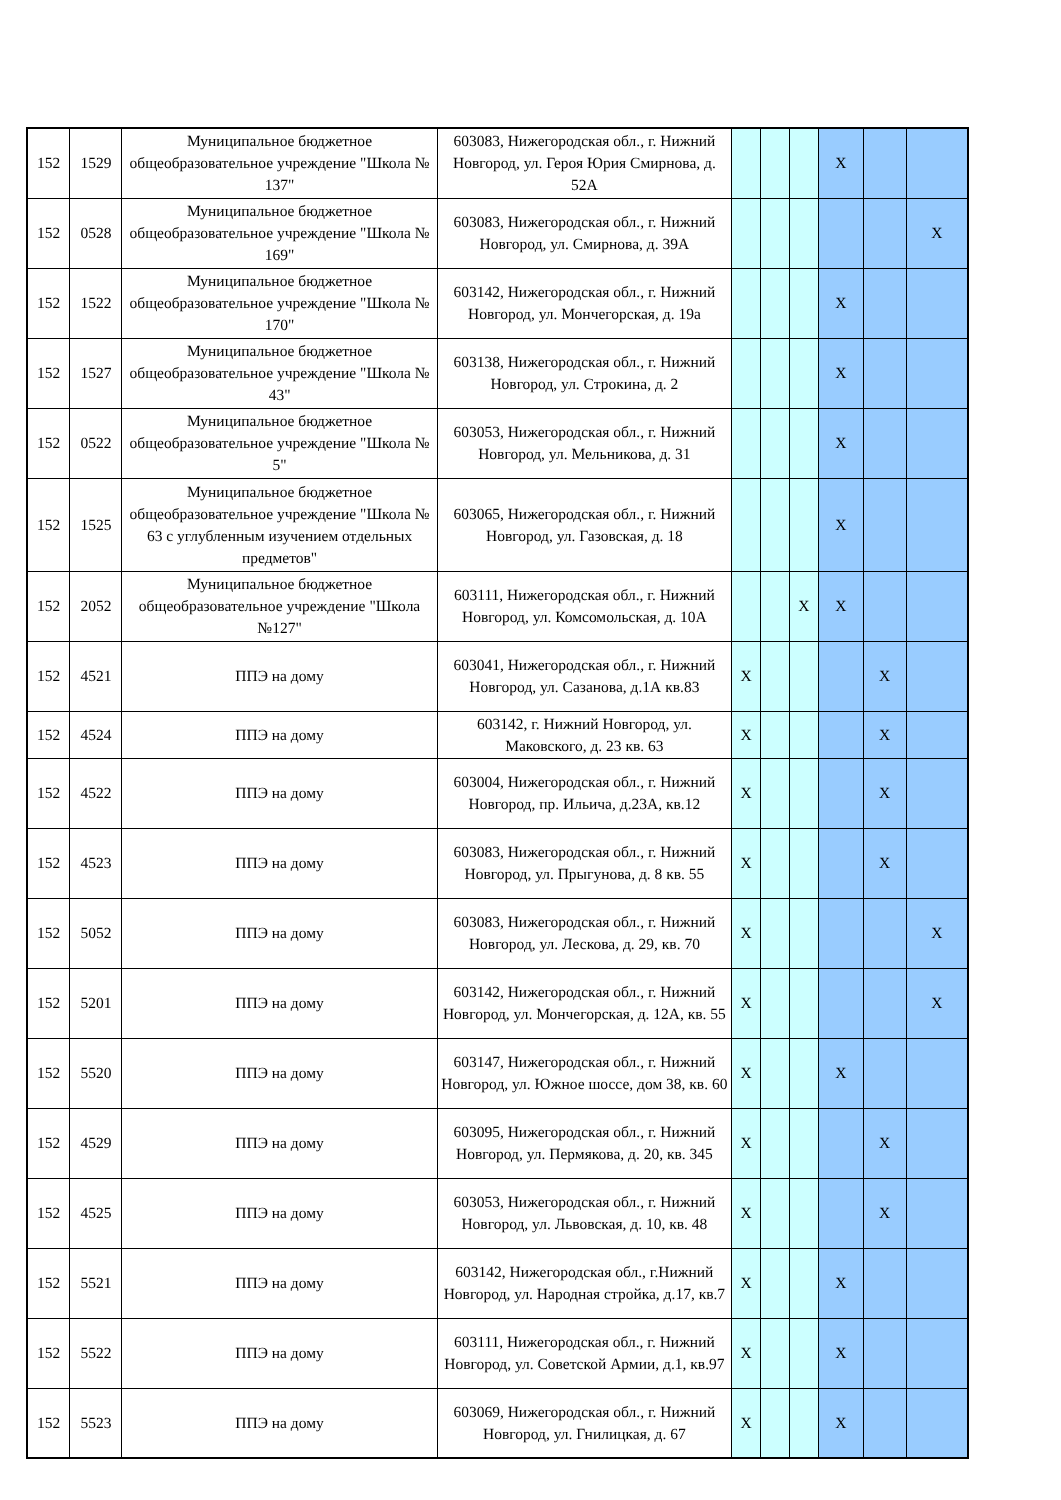| 152 | 1529 | Муниципальное бюджетное общеобразовательное учреждение "Школа № 137" | 603083, Нижегородская обл., г. Нижний Новгород, ул. Героя Юрия Смирнова, д. 52А | | | | X | | |
| 152 | 0528 | Муниципальное бюджетное общеобразовательное учреждение "Школа № 169" | 603083, Нижегородская обл., г. Нижний Новгород, ул. Смирнова, д. 39А | | | | | | X |
| 152 | 1522 | Муниципальное бюджетное общеобразовательное учреждение "Школа № 170" | 603142, Нижегородская обл., г. Нижний Новгород, ул. Мончегорская, д. 19а | | | | X | | |
| 152 | 1527 | Муниципальное бюджетное общеобразовательное учреждение "Школа № 43" | 603138, Нижегородская обл., г. Нижний Новгород, ул. Строкина, д. 2 | | | | X | | |
| 152 | 0522 | Муниципальное бюджетное общеобразовательное учреждение "Школа № 5" | 603053, Нижегородская обл., г. Нижний Новгород, ул. Мельникова, д. 31 | | | | X | | |
| 152 | 1525 | Муниципальное бюджетное общеобразовательное учреждение "Школа № 63 с углубленным изучением отдельных предметов" | 603065, Нижегородская обл., г. Нижний Новгород, ул. Газовская, д. 18 | | | | X | | |
| 152 | 2052 | Муниципальное бюджетное общеобразовательное учреждение "Школа №127" | 603111, Нижегородская обл., г. Нижний Новгород, ул. Комсомольская, д. 10А | | | X | X | | |
| 152 | 4521 | ППЭ на дому | 603041, Нижегородская обл., г. Нижний Новгород, ул. Сазанова, д.1А кв.83 | X | | | | X | |
| 152 | 4524 | ППЭ на дому | 603142, г. Нижний Новгород, ул. Маковского, д. 23 кв. 63 | X | | | | X | |
| 152 | 4522 | ППЭ на дому | 603004, Нижегородская обл., г. Нижний Новгород, пр. Ильича, д.23А, кв.12 | X | | | | X | |
| 152 | 4523 | ППЭ на дому | 603083, Нижегородская обл., г. Нижний Новгород, ул. Прыгунова, д. 8 кв. 55 | X | | | | X | |
| 152 | 5052 | ППЭ на дому | 603083, Нижегородская обл., г. Нижний Новгород, ул. Лескова, д. 29, кв. 70 | X | | | | | X |
| 152 | 5201 | ППЭ на дому | 603142, Нижегородская обл., г. Нижний Новгород, ул. Мончегорская, д. 12А, кв. 55 | X | | | | | X |
| 152 | 5520 | ППЭ на дому | 603147, Нижегородская обл., г. Нижний Новгород, ул. Южное шоссе, дом 38, кв. 60 | X | | | X | | |
| 152 | 4529 | ППЭ на дому | 603095, Нижегородская обл., г. Нижний Новгород, ул. Пермякова, д. 20, кв. 345 | X | | | | X | |
| 152 | 4525 | ППЭ на дому | 603053, Нижегородская обл., г. Нижний Новгород, ул. Львовская, д. 10, кв. 48 | X | | | | X | |
| 152 | 5521 | ППЭ на дому | 603142, Нижегородская обл., г.Нижний Новгород, ул. Народная стройка, д.17, кв.7 | X | | | X | | |
| 152 | 5522 | ППЭ на дому | 603111, Нижегородская обл., г. Нижний Новгород, ул. Советской Армии, д.1, кв.97 | X | | | X | | |
| 152 | 5523 | ППЭ на дому | 603069, Нижегородская обл., г. Нижний Новгород, ул. Гнилицкая, д. 67 | X | | | X | | |